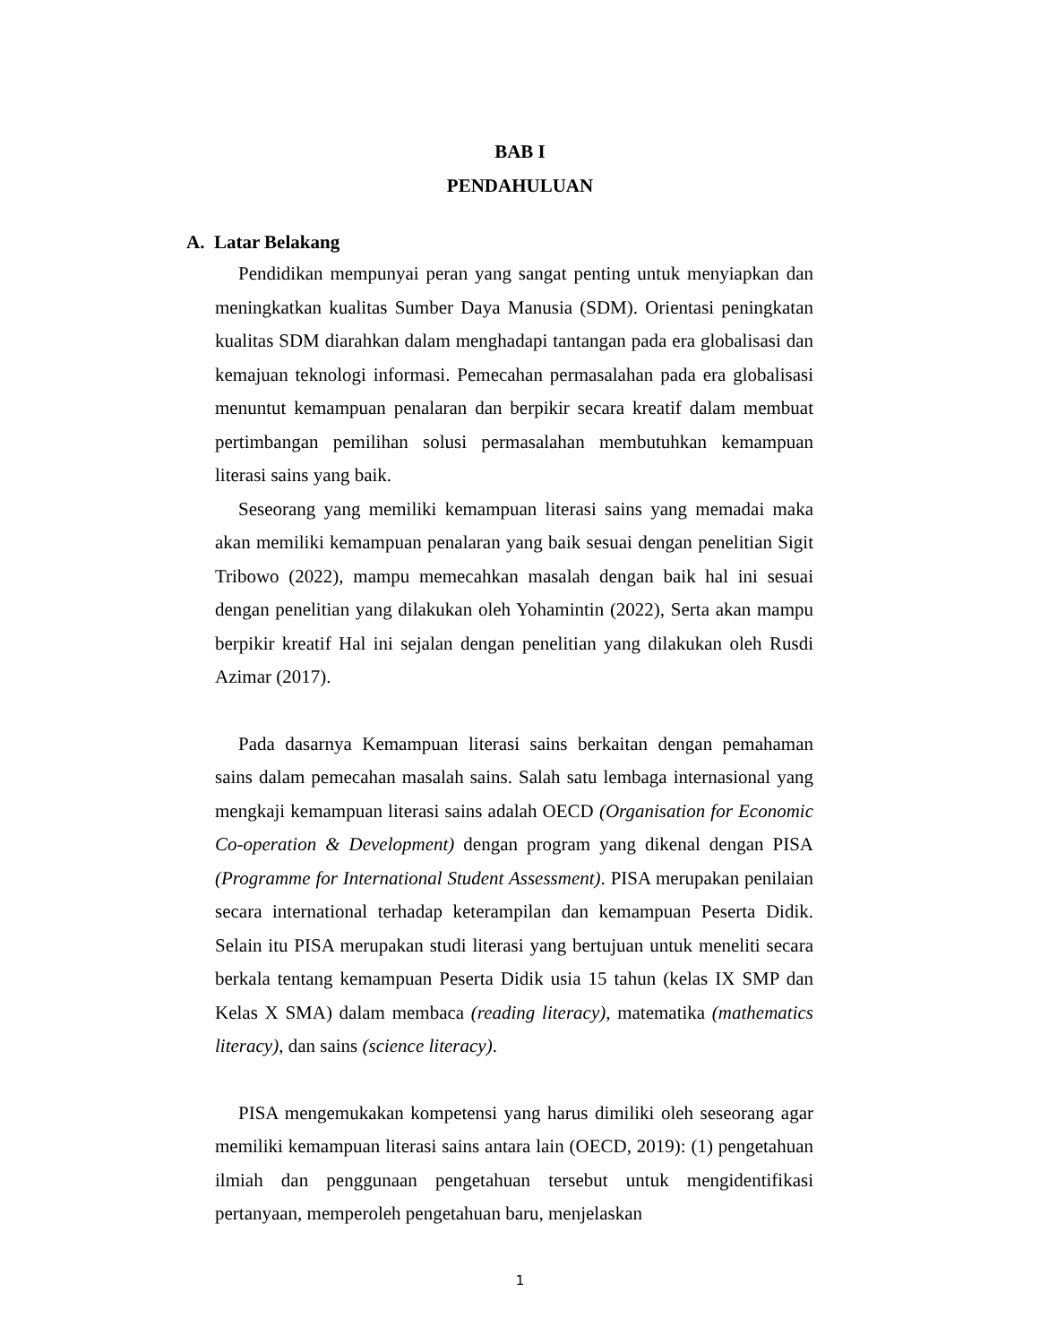BAB I
PENDAHULUAN
A. Latar Belakang
Pendidikan mempunyai peran yang sangat penting untuk menyiapkan dan meningkatkan kualitas Sumber Daya Manusia (SDM). Orientasi peningkatan kualitas SDM diarahkan dalam menghadapi tantangan pada era globalisasi dan kemajuan teknologi informasi. Pemecahan permasalahan pada era globalisasi menuntut kemampuan penalaran dan berpikir secara kreatif dalam membuat pertimbangan pemilihan solusi permasalahan membutuhkan kemampuan literasi sains yang baik.
Seseorang yang memiliki kemampuan literasi sains yang memadai maka akan memiliki kemampuan penalaran yang baik sesuai dengan penelitian Sigit Tribowo (2022), mampu memecahkan masalah dengan baik hal ini sesuai dengan penelitian yang dilakukan oleh Yohamintin (2022), Serta akan mampu berpikir kreatif Hal ini sejalan dengan penelitian yang dilakukan oleh Rusdi Azimar (2017).
Pada dasarnya Kemampuan literasi sains berkaitan dengan pemahaman sains dalam pemecahan masalah sains. Salah satu lembaga internasional yang mengkaji kemampuan literasi sains adalah OECD (Organisation for Economic Co-operation & Development) dengan program yang dikenal dengan PISA (Programme for International Student Assessment). PISA merupakan penilaian secara international terhadap keterampilan dan kemampuan Peserta Didik. Selain itu PISA merupakan studi literasi yang bertujuan untuk meneliti secara berkala tentang kemampuan Peserta Didik usia 15 tahun (kelas IX SMP dan Kelas X SMA) dalam membaca (reading literacy), matematika (mathematics literacy), dan sains (science literacy).
PISA mengemukakan kompetensi yang harus dimiliki oleh seseorang agar memiliki kemampuan literasi sains antara lain (OECD, 2019): (1) pengetahuan ilmiah dan penggunaan pengetahuan tersebut untuk mengidentifikasi pertanyaan, memperoleh pengetahuan baru, menjelaskan
1